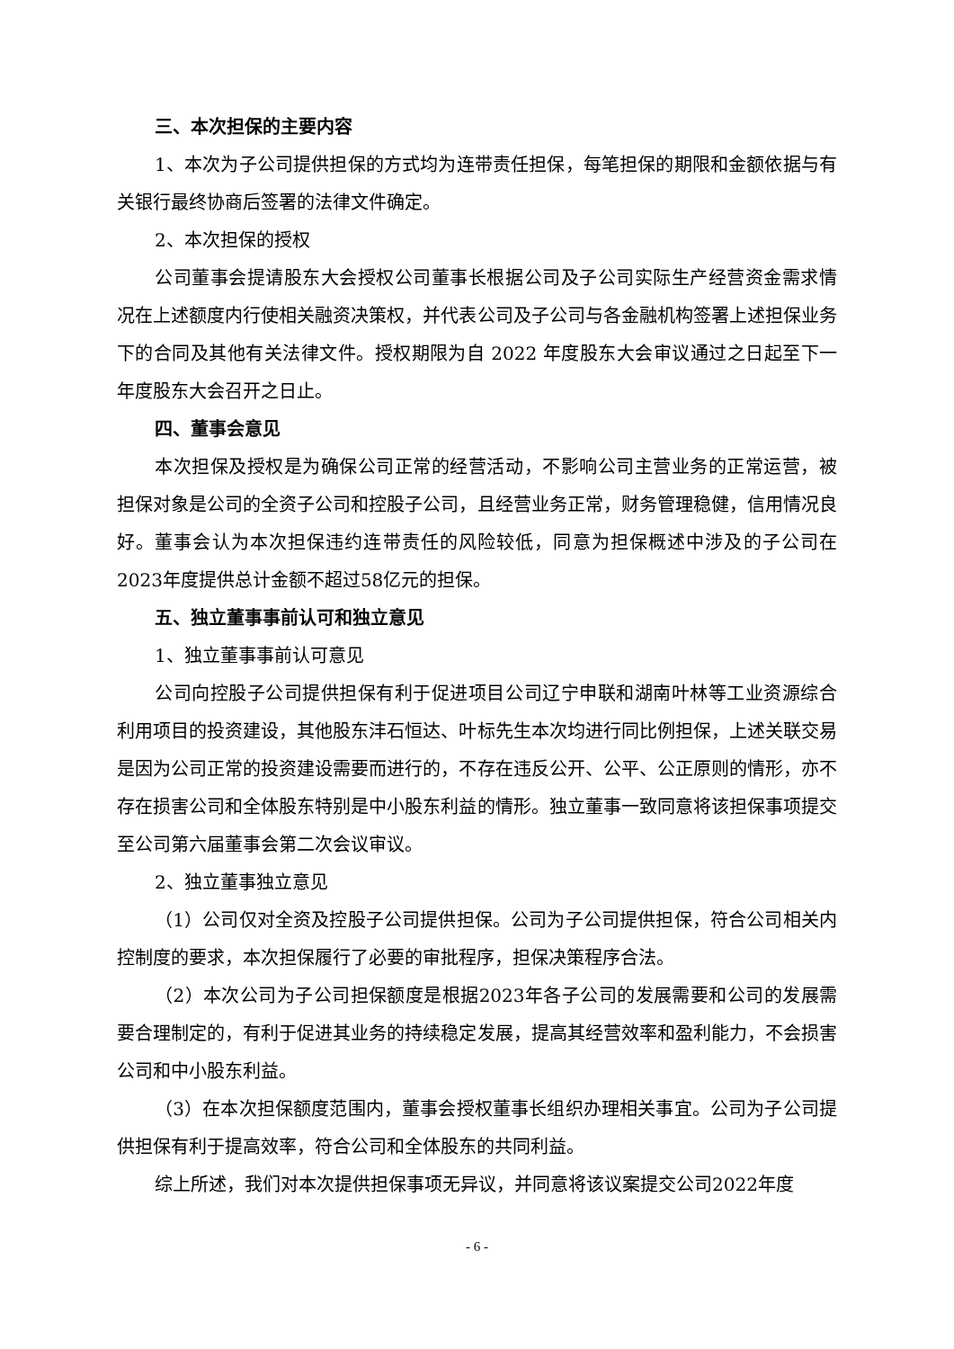三、本次担保的主要内容
1、本次为子公司提供担保的方式均为连带责任担保，每笔担保的期限和金额依据与有关银行最终协商后签署的法律文件确定。
2、本次担保的授权
公司董事会提请股东大会授权公司董事长根据公司及子公司实际生产经营资金需求情况在上述额度内行使相关融资决策权，并代表公司及子公司与各金融机构签署上述担保业务下的合同及其他有关法律文件。授权期限为自 2022 年度股东大会审议通过之日起至下一年度股东大会召开之日止。
四、董事会意见
本次担保及授权是为确保公司正常的经营活动，不影响公司主营业务的正常运营，被担保对象是公司的全资子公司和控股子公司，且经营业务正常，财务管理稳健，信用情况良好。董事会认为本次担保违约连带责任的风险较低，同意为担保概述中涉及的子公司在2023年度提供总计金额不超过58亿元的担保。
五、独立董事事前认可和独立意见
1、独立董事事前认可意见
公司向控股子公司提供担保有利于促进项目公司辽宁申联和湖南叶林等工业资源综合利用项目的投资建设，其他股东沣石恒达、叶标先生本次均进行同比例担保，上述关联交易是因为公司正常的投资建设需要而进行的，不存在违反公开、公平、公正原则的情形，亦不存在损害公司和全体股东特别是中小股东利益的情形。独立董事一致同意将该担保事项提交至公司第六届董事会第二次会议审议。
2、独立董事独立意见
（1）公司仅对全资及控股子公司提供担保。公司为子公司提供担保，符合公司相关内控制度的要求，本次担保履行了必要的审批程序，担保决策程序合法。
（2）本次公司为子公司担保额度是根据2023年各子公司的发展需要和公司的发展需要合理制定的，有利于促进其业务的持续稳定发展，提高其经营效率和盈利能力，不会损害公司和中小股东利益。
（3）在本次担保额度范围内，董事会授权董事长组织办理相关事宜。公司为子公司提供担保有利于提高效率，符合公司和全体股东的共同利益。
综上所述，我们对本次提供担保事项无异议，并同意将该议案提交公司2022年度
- 6 -